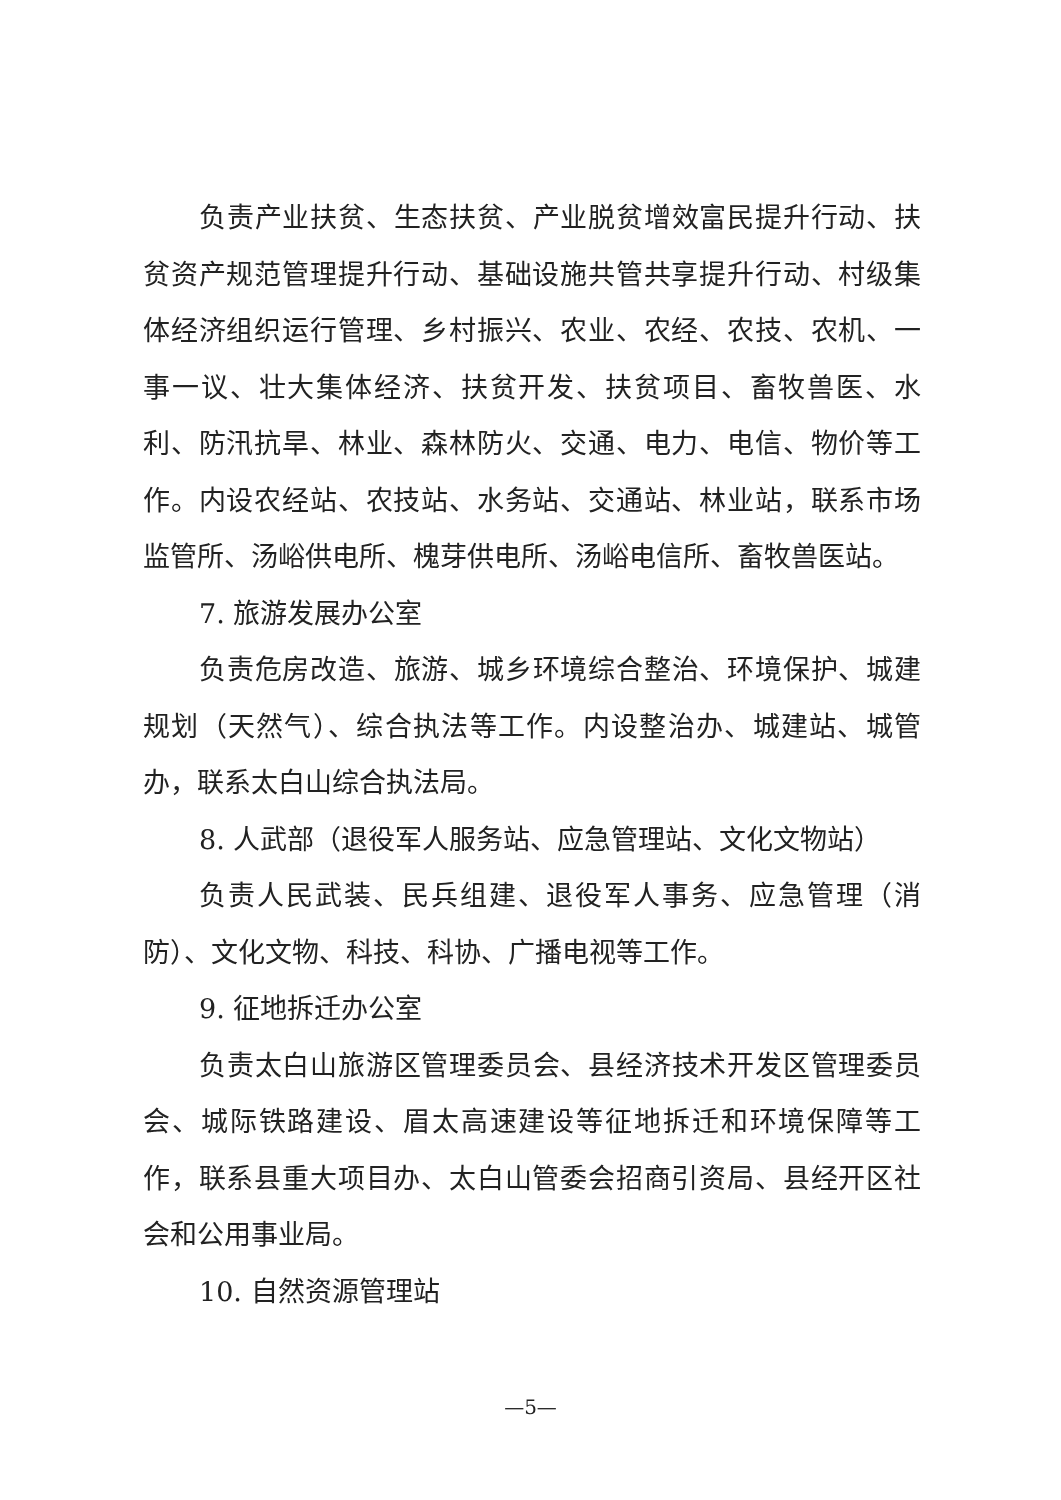负责产业扶贫、生态扶贫、产业脱贫增效富民提升行动、扶贫资产规范管理提升行动、基础设施共管共享提升行动、村级集体经济组织运行管理、乡村振兴、农业、农经、农技、农机、一事一议、壮大集体经济、扶贫开发、扶贫项目、畜牧兽医、水利、防汛抗旱、林业、森林防火、交通、电力、电信、物价等工作。内设农经站、农技站、水务站、交通站、林业站，联系市场监管所、汤峪供电所、槐芽供电所、汤峪电信所、畜牧兽医站。
7. 旅游发展办公室
负责危房改造、旅游、城乡环境综合整治、环境保护、城建规划（天然气）、综合执法等工作。内设整治办、城建站、城管办，联系太白山综合执法局。
8. 人武部（退役军人服务站、应急管理站、文化文物站）
负责人民武装、民兵组建、退役军人事务、应急管理（消防）、文化文物、科技、科协、广播电视等工作。
9. 征地拆迁办公室
负责太白山旅游区管理委员会、县经济技术开发区管理委员会、城际铁路建设、眉太高速建设等征地拆迁和环境保障等工作，联系县重大项目办、太白山管委会招商引资局、县经开区社会和公用事业局。
10. 自然资源管理站
—5—